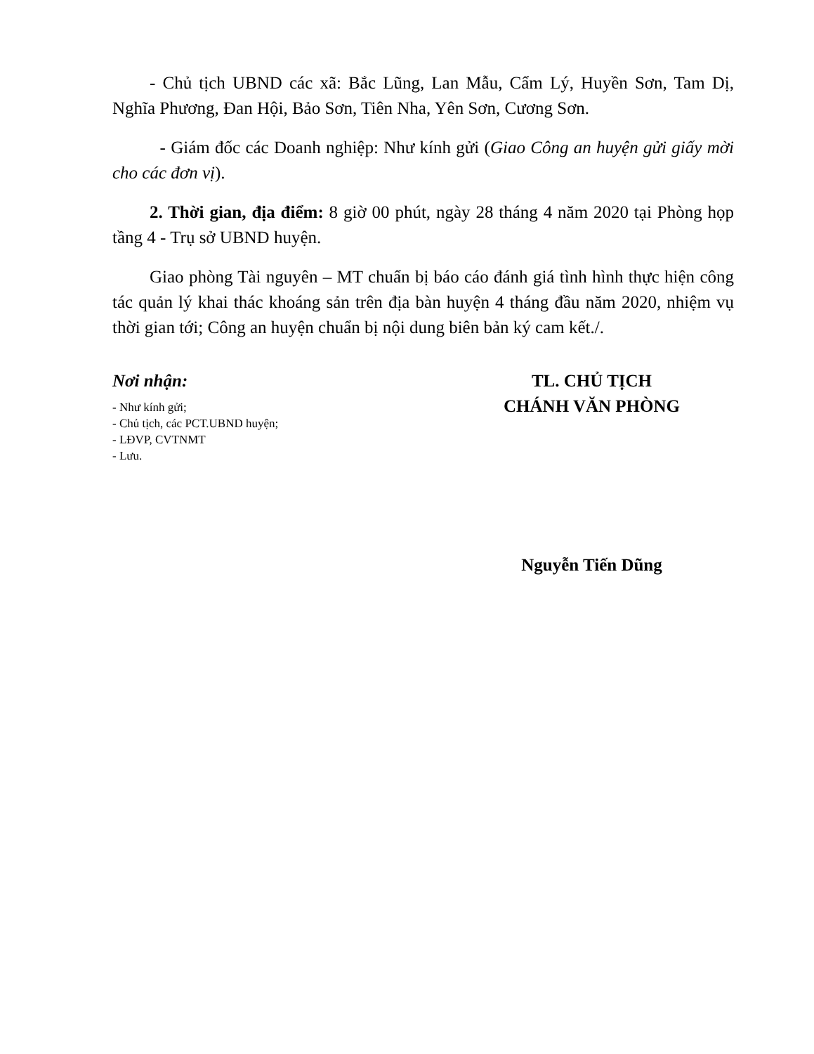- Chủ tịch UBND các xã: Bắc Lũng, Lan Mẫu, Cẩm Lý, Huyền Sơn, Tam Dị, Nghĩa Phương, Đan Hội, Bảo Sơn, Tiên Nha, Yên Sơn, Cương Sơn.
- Giám đốc các Doanh nghiệp: Như kính gửi (Giao Công an huyện gửi giấy mời cho các đơn vị).
2. Thời gian, địa điểm: 8 giờ 00 phút, ngày 28 tháng 4 năm 2020 tại Phòng họp tầng 4 - Trụ sở UBND huyện.
Giao phòng Tài nguyên – MT chuẩn bị báo cáo đánh giá tình hình thực hiện công tác quản lý khai thác khoáng sản trên địa bàn huyện 4 tháng đầu năm 2020, nhiệm vụ thời gian tới; Công an huyện chuẩn bị nội dung biên bản ký cam kết./.
Nơi nhận:
- Như kính gửi;
- Chủ tịch, các PCT.UBND huyện;
- LĐVP, CVTNMT
- Lưu.
TL. CHỦ TỊCH
CHÁNH VĂN PHÒNG
Nguyễn Tiến Dũng